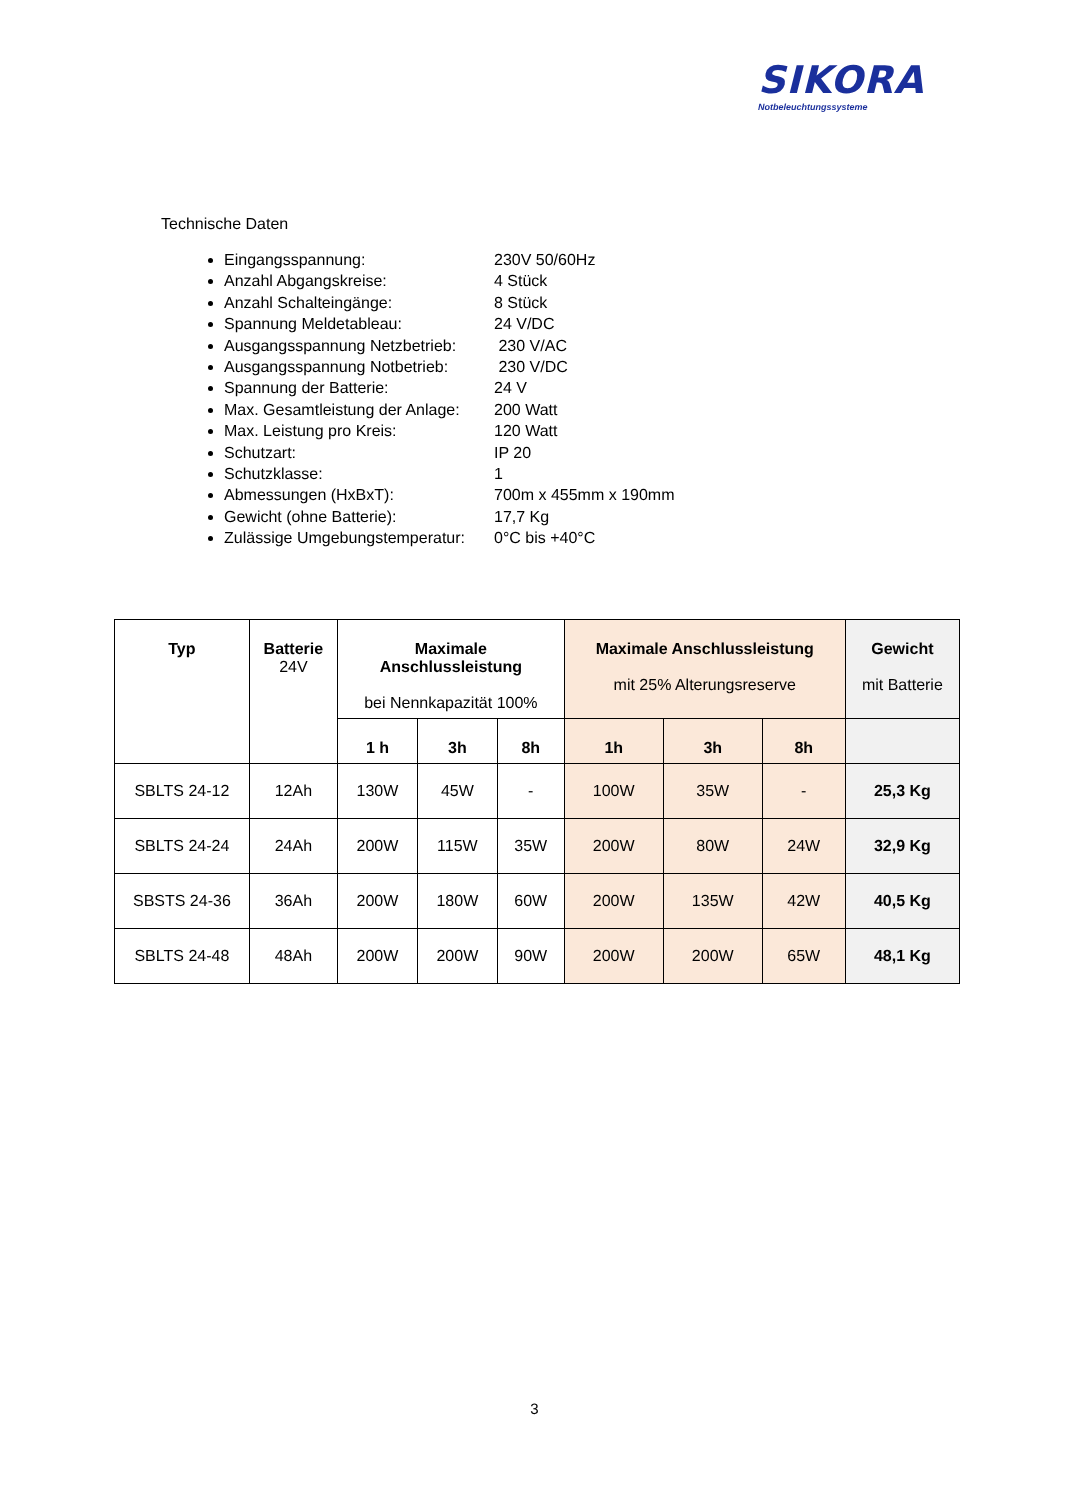SIKORA
Notbeleuchtungssysteme
Technische Daten
Eingangsspannung: 230V 50/60Hz
Anzahl Abgangskreise: 4 Stück
Anzahl Schalteingänge: 8 Stück
Spannung Meldetableau: 24 V/DC
Ausgangsspannung Netzbetrieb: 230 V/AC
Ausgangsspannung Notbetrieb: 230 V/DC
Spannung der Batterie: 24 V
Max. Gesamtleistung der Anlage: 200 Watt
Max. Leistung pro Kreis: 120 Watt
Schutzart: IP 20
Schutzklasse: 1
Abmessungen (HxBxT): 700m x 455mm x 190mm
Gewicht (ohne Batterie): 17,7 Kg
Zulässige Umgebungstemperatur: 0°C bis +40°C
| Typ | Batterie 24V | Maximale Anschlussleistung bei Nennkapazität 100% | | | Maximale Anschlussleistung mit 25% Alterungsreserve | | | Gewicht mit Batterie |
| --- | --- | --- | --- | --- | --- | --- | --- | --- |
| | | 1 h | 3h | 8h | 1h | 3h | 8h | |
| SBLTS 24-12 | 12Ah | 130W | 45W | - | 100W | 35W | - | 25,3 Kg |
| SBLTS 24-24 | 24Ah | 200W | 115W | 35W | 200W | 80W | 24W | 32,9 Kg |
| SBSTS 24-36 | 36Ah | 200W | 180W | 60W | 200W | 135W | 42W | 40,5 Kg |
| SBLTS 24-48 | 48Ah | 200W | 200W | 90W | 200W | 200W | 65W | 48,1 Kg |
3